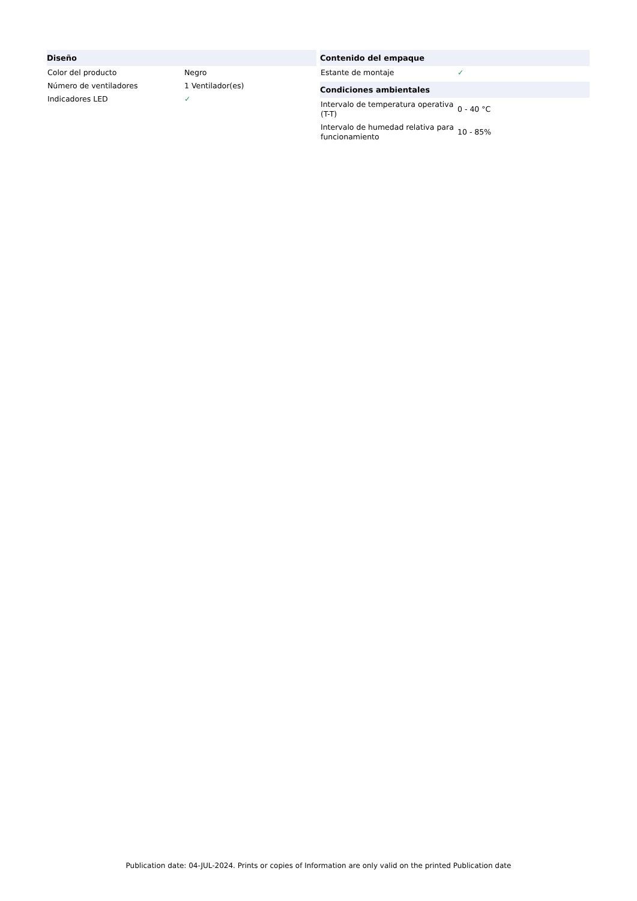| Diseño | |
| --- | --- |
| Color del producto | Negro |
| Número de ventiladores | 1 Ventilador(es) |
| Indicadores LED | ✓ |
| Contenido del empaque | |
| --- | --- |
| Estante de montaje | ✓ |
| Condiciones ambientales | |
| Intervalo de temperatura operativa (T-T) | 0 - 40 °C |
| Intervalo de humedad relativa para funcionamiento | 10 - 85% |
Publication date: 04-JUL-2024. Prints or copies of Information are only valid on the printed Publication date